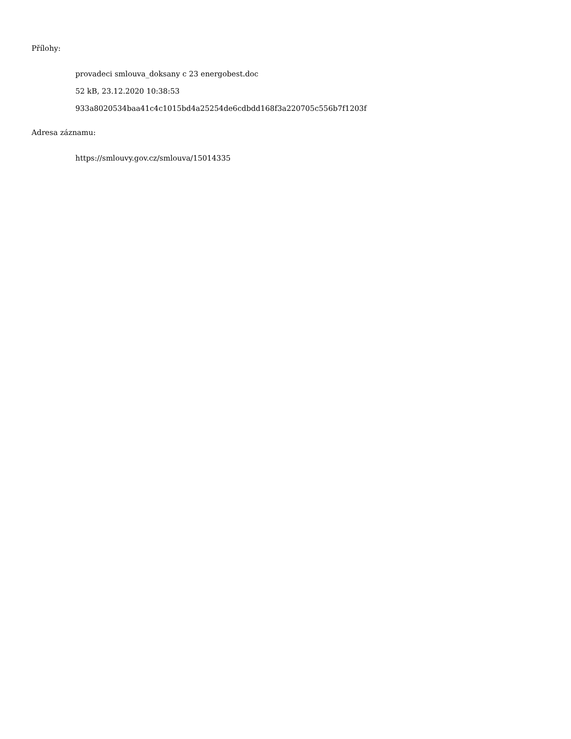Přílohy:
provadeci smlouva_doksany c 23 energobest.doc
52 kB, 23.12.2020 10:38:53
933a8020534baa41c4c1015bd4a25254de6cdbdd168f3a220705c556b7f1203f
Adresa záznamu:
https://smlouvy.gov.cz/smlouva/15014335